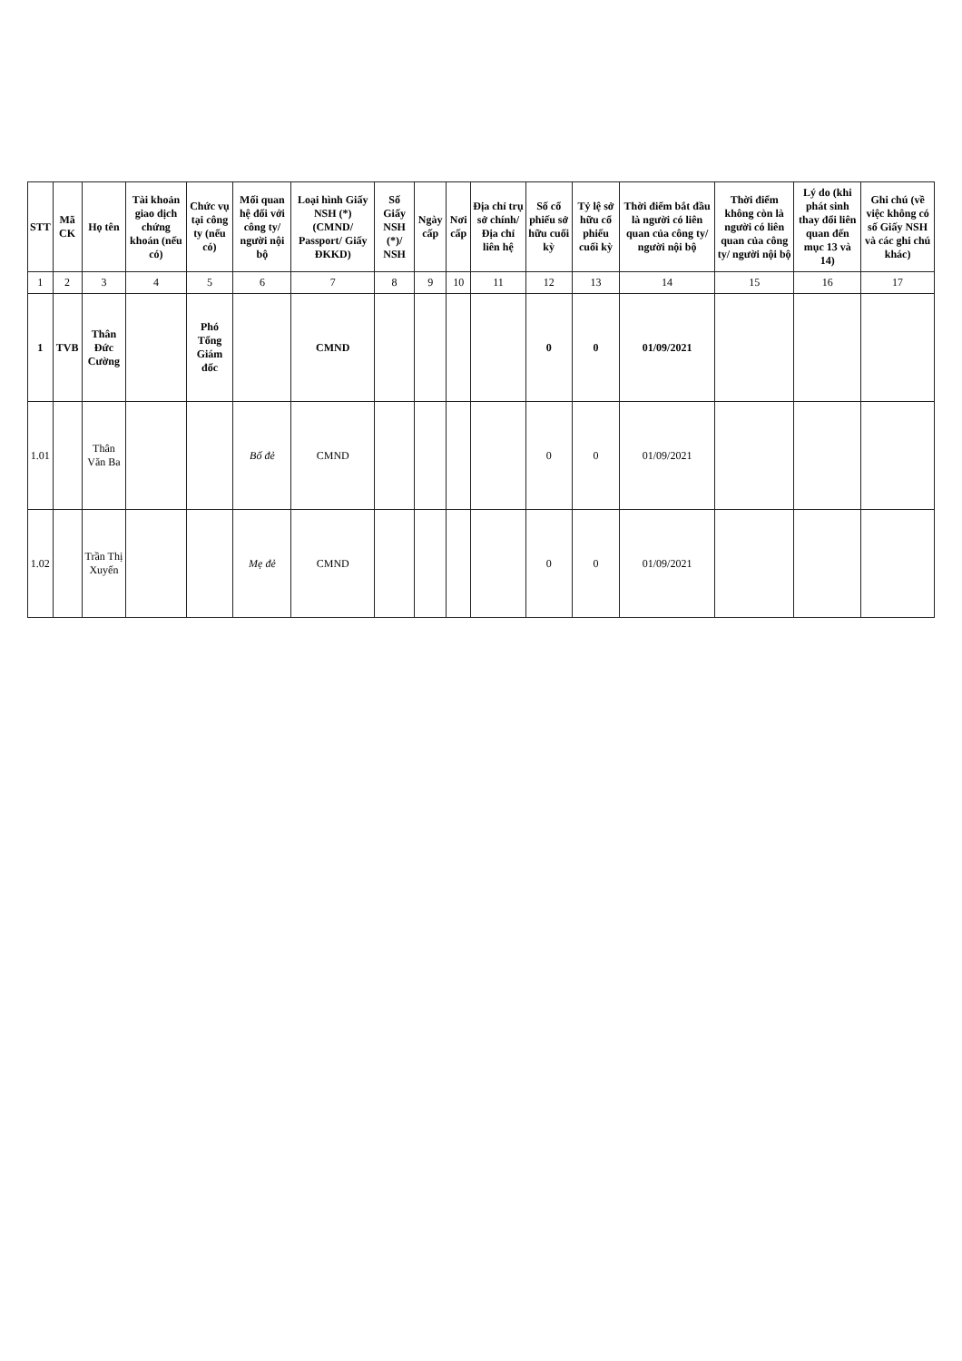| STT | Mã CK | Họ tên | Tài khoản giao dịch chứng khoán (nếu có) | Chức vụ tại công ty (nếu có) | Mối quan hệ đối với công ty/ người nội bộ | Loại hình Giấy NSH (*) (CMND/ Passport/ Giấy ĐKKD) | Số Giấy NSH (*)/ NSH | Ngày cấp | Nơi cấp | Địa chỉ trụ sở chính/ Địa chỉ liên hệ | Số cổ phiếu sở hữu cuối kỳ | Tỷ lệ sở hữu cổ phiếu cuối kỳ | Thời điểm bắt đầu là người có liên quan của công ty/ người nội bộ | Thời điểm không còn là người có liên quan của công ty/ người nội bộ | Lý do (khi phát sinh thay đổi liên quan đến mục 13 và 14) | Ghi chú (về việc không có số Giấy NSH và các ghi chú khác) |
| --- | --- | --- | --- | --- | --- | --- | --- | --- | --- | --- | --- | --- | --- | --- | --- | --- |
| 1 | 2 | 3 | 4 | 5 | 6 | 7 | 8 | 9 | 10 | 11 | 12 | 13 | 14 | 15 | 16 | 17 |
| 1 | TVB | Thân Đức Cường | | Phó Tổng Giám đốc | | CMND | | | | | 0 | 0 | 01/09/2021 | | | |
| 1.01 | | Thân Văn Ba | | | Bố đẻ | CMND | | | | | 0 | 0 | 01/09/2021 | | | |
| 1.02 | | Trần Thị Xuyến | | | Mẹ đẻ | CMND | | | | | 0 | 0 | 01/09/2021 | | | |